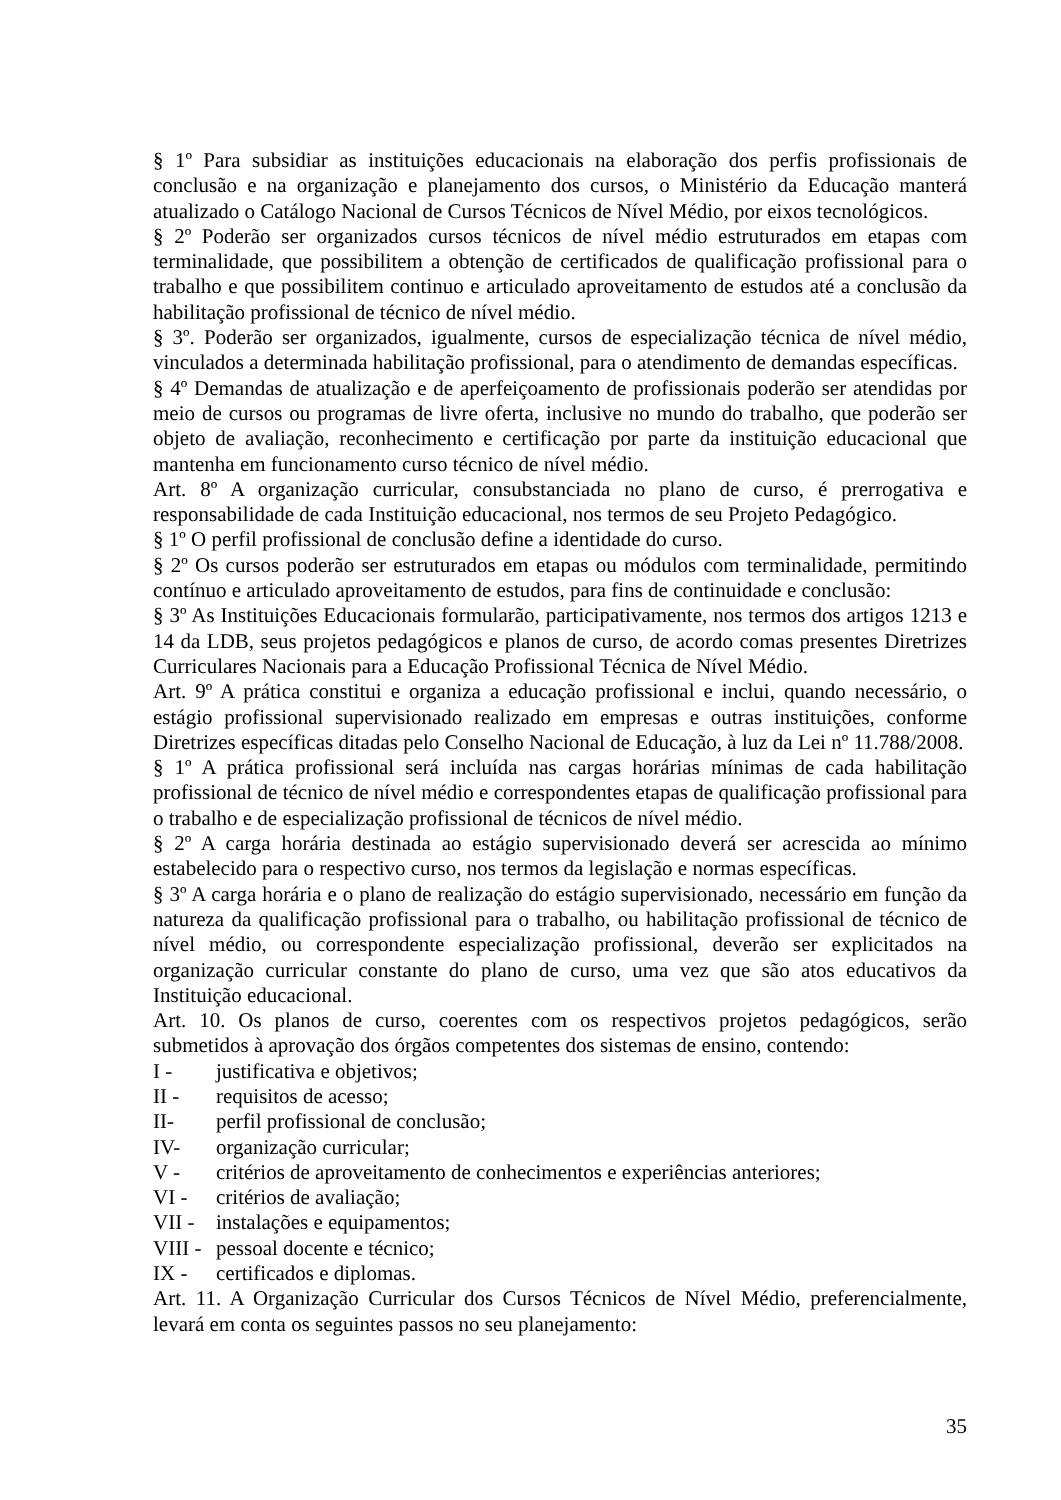§ 1º Para subsidiar as instituições educacionais na elaboração dos perfis profissionais de conclusão e na organização e planejamento dos cursos, o Ministério da Educação manterá atualizado o Catálogo Nacional de Cursos Técnicos de Nível Médio, por eixos tecnológicos.
§ 2º Poderão ser organizados cursos técnicos de nível médio estruturados em etapas com terminalidade, que possibilitem a obtenção de certificados de qualificação profissional para o trabalho e que possibilitem continuo e articulado aproveitamento de estudos até a conclusão da habilitação profissional de técnico de nível médio.
§ 3º. Poderão ser organizados, igualmente, cursos de especialização técnica de nível médio, vinculados a determinada habilitação profissional, para o atendimento de demandas específicas.
§ 4º Demandas de atualização e de aperfeiçoamento de profissionais poderão ser atendidas por meio de cursos ou programas de livre oferta, inclusive no mundo do trabalho, que poderão ser objeto de avaliação, reconhecimento e certificação por parte da instituição educacional que mantenha em funcionamento curso técnico de nível médio.
Art. 8º A organização curricular, consubstanciada no plano de curso, é prerrogativa e responsabilidade de cada Instituição educacional, nos termos de seu Projeto Pedagógico.
§ 1º O perfil profissional de conclusão define a identidade do curso.
§ 2º Os cursos poderão ser estruturados em etapas ou módulos com terminalidade, permitindo contínuo e articulado aproveitamento de estudos, para fins de continuidade e conclusão:
§ 3º As Instituições Educacionais formularão, participativamente, nos termos dos artigos 1213 e 14 da LDB, seus projetos pedagógicos e planos de curso, de acordo comas presentes Diretrizes Curriculares Nacionais para a Educação Profissional Técnica de Nível Médio.
Art. 9º A prática constitui e organiza a educação profissional e inclui, quando necessário, o estágio profissional supervisionado realizado em empresas e outras instituições, conforme Diretrizes específicas ditadas pelo Conselho Nacional de Educação, à luz da Lei nº 11.788/2008.
§ 1º A prática profissional será incluída nas cargas horárias mínimas de cada habilitação profissional de técnico de nível médio e correspondentes etapas de qualificação profissional para o trabalho e de especialização profissional de técnicos de nível médio.
§ 2º A carga horária destinada ao estágio supervisionado deverá ser acrescida ao mínimo estabelecido para o respectivo curso, nos termos da legislação e normas específicas.
§ 3º A carga horária e o plano de realização do estágio supervisionado, necessário em função da natureza da qualificação profissional para o trabalho, ou habilitação profissional de técnico de nível médio, ou correspondente especialização profissional, deverão ser explicitados na organização curricular constante do plano de curso, uma vez que são atos educativos da Instituição educacional.
Art. 10. Os planos de curso, coerentes com os respectivos projetos pedagógicos, serão submetidos à aprovação dos órgãos competentes dos sistemas de ensino, contendo:
I - justificativa e objetivos;
II - requisitos de acesso;
II- perfil profissional de conclusão;
IV- organização curricular;
V - critérios de aproveitamento de conhecimentos e experiências anteriores;
VI - critérios de avaliação;
VII - instalações e equipamentos;
VIII - pessoal docente e técnico;
IX - certificados e diplomas.
Art. 11. A Organização Curricular dos Cursos Técnicos de Nível Médio, preferencialmente, levará em conta os seguintes passos no seu planejamento:
35